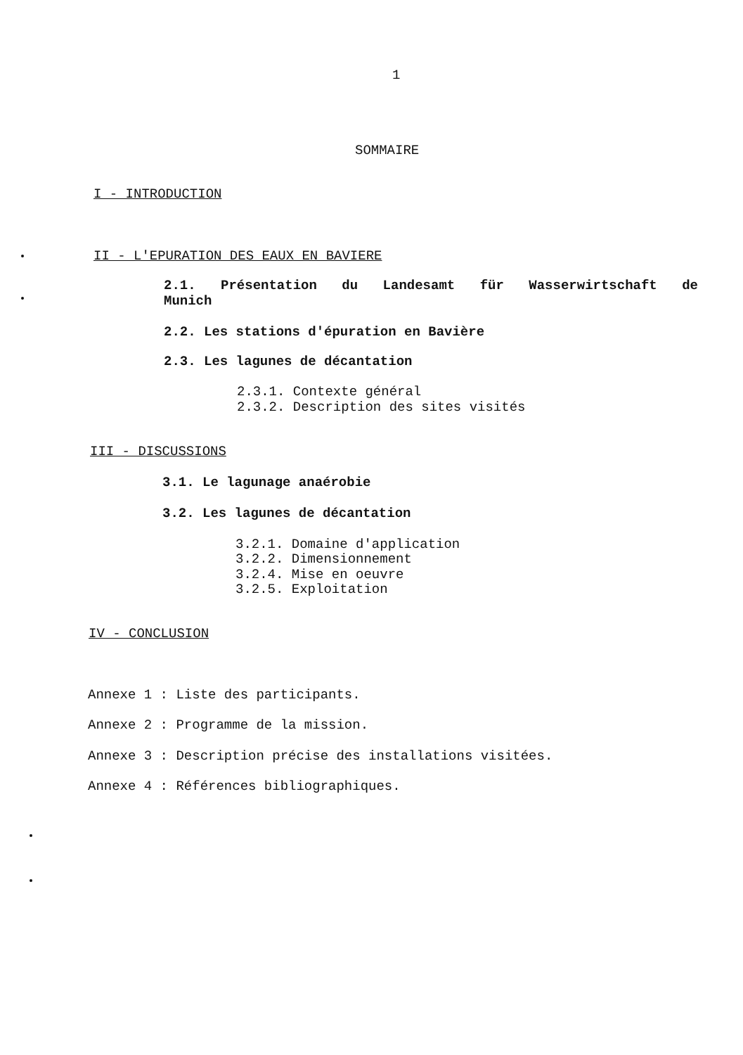1
SOMMAIRE
I - INTRODUCTION
II - L'EPURATION DES EAUX EN BAVIERE
2.1. Présentation du Landesamt für Wasserwirtschaft de
Munich
2.2. Les stations d'épuration en Bavière
2.3. Les lagunes de décantation
2.3.1. Contexte général
2.3.2. Description des sites visités
III - DISCUSSIONS
3.1. Le lagunage anaérobie
3.2. Les lagunes de décantation
3.2.1. Domaine d'application
3.2.2. Dimensionnement
3.2.4. Mise en oeuvre
3.2.5. Exploitation
IV - CONCLUSION
Annexe 1 : Liste des participants.
Annexe 2 : Programme de la mission.
Annexe 3 : Description précise des installations visitées.
Annexe 4 : Références bibliographiques.